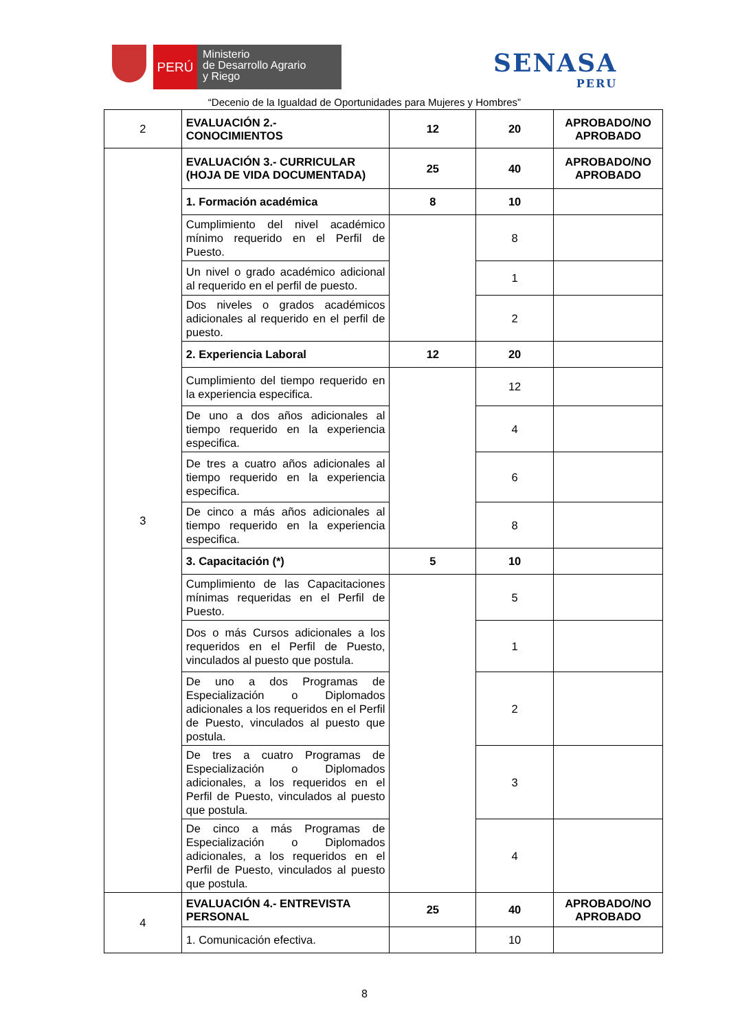PERÚ
Ministerio
de Desarrollo Agrario
y Riego
SENASA
PERU
“Decenio de la Igualdad de Oportunidades para Mujeres y Hombres”
| 2 | EVALUACIÓN 2.- CONOCIMIENTOS | 12 | 20 | APROBADO/NO APROBADO |
| 3 | EVALUACIÓN 3.- CURRICULAR (HOJA DE VIDA DOCUMENTADA) | 25 | 40 | APROBADO/NO APROBADO |
| | 1. Formación académica | 8 | 10 | |
| | Cumplimiento del nivel académico mínimo requerido en el Perfil de Puesto. | | 8 | |
| | Un nivel o grado académico adicional al requerido en el perfil de puesto. | | 1 | |
| | Dos niveles o grados académicos adicionales al requerido en el perfil de puesto. | | 2 | |
| | 2. Experiencia Laboral | 12 | 20 | |
| | Cumplimiento del tiempo requerido en la experiencia especifica. | | 12 | |
| | De uno a dos años adicionales al tiempo requerido en la experiencia especifica. | | 4 | |
| | De tres a cuatro años adicionales al tiempo requerido en la experiencia especifica. | | 6 | |
| | De cinco a más años adicionales al tiempo requerido en la experiencia especifica. | | 8 | |
| | 3. Capacitación (*) | 5 | 10 | |
| | Cumplimiento de las Capacitaciones mínimas requeridas en el Perfil de Puesto. | | 5 | |
| | Dos o más Cursos adicionales a los requeridos en el Perfil de Puesto, vinculados al puesto que postula. | | 1 | |
| | De uno a dos Programas de Especialización o Diplomados adicionales a los requeridos en el Perfil de Puesto, vinculados al puesto que postula. | | 2 | |
| | De tres a cuatro Programas de Especialización o Diplomados adicionales, a los requeridos en el Perfil de Puesto, vinculados al puesto que postula. | | 3 | |
| | De cinco a más Programas de Especialización o Diplomados adicionales, a los requeridos en el Perfil de Puesto, vinculados al puesto que postula. | | 4 | |
| 4 | EVALUACIÓN 4.- ENTREVISTA PERSONAL | 25 | 40 | APROBADO/NO APROBADO |
| | 1. Comunicación efectiva. | | 10 | |
8